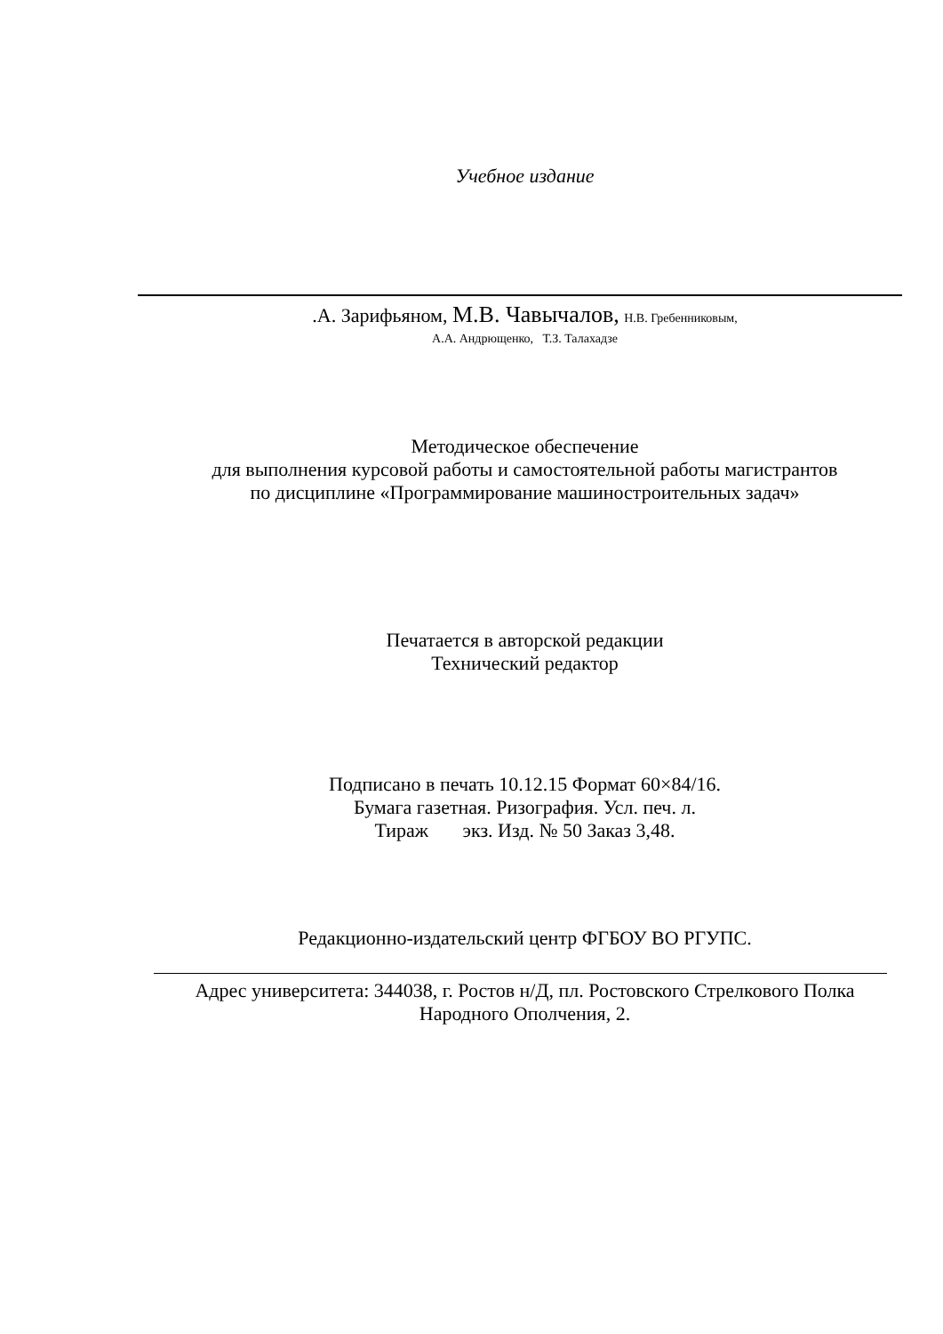Учебное издание
.А. Зарифьяном, М.В. Чавычалов, Н.В. Гребенниковым,
А.А. Андрющенко, Т.З. Талахадзе
Методическое обеспечение
для выполнения курсовой работы и самостоятельной работы магистрантов
по дисциплине «Программирование машиностроительных задач»
Печатается в авторской редакции
Технический редактор
Подписано в печать 10.12.15 Формат 60×84/16.
Бумага газетная. Ризография. Усл. печ. л.
Тираж экз. Изд. № 50 Заказ 3,48.
Редакционно-издательский центр ФГБОУ ВО РГУПС.
Адрес университета: 344038, г. Ростов н/Д, пл. Ростовского Стрелкового Полка
Народного Ополчения, 2.